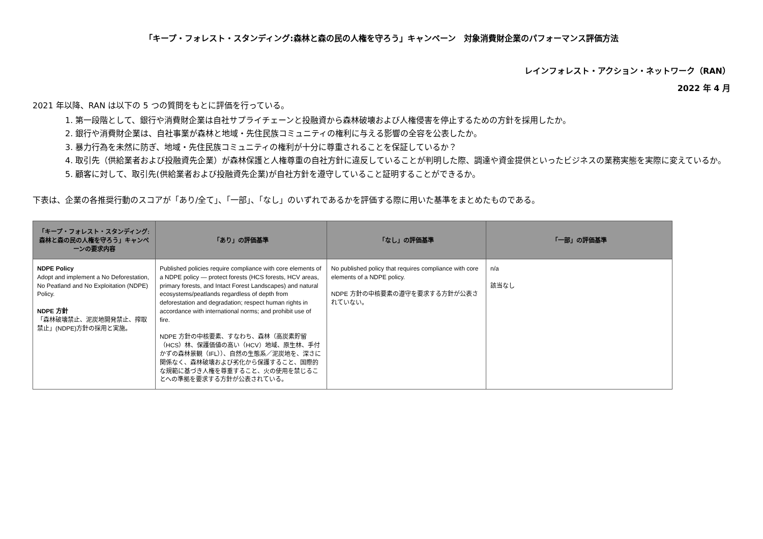「キープ・フォレスト・スタンディング:森林と森の民の人権を守ろう」キャンペーン　対象消費財企業のパフォーマンス評価方法
レインフォレスト・アクション・ネットワーク（RAN）
2022 年 4 月
2021 年以降、RAN は以下の 5 つの質問をもとに評価を行っている。
1. 第一段階として、銀行や消費財企業は自社サプライチェーンと投融資から森林破壊および人権侵害を停止するための方針を採用したか。
2. 銀行や消費財企業は、自社事業が森林と地域・先住民族コミュニティの権利に与える影響の全容を公表したか。
3. 暴力行為を未然に防ぎ、地域・先住民族コミュニティの権利が十分に尊重されることを保証しているか？
4. 取引先（供給業者および投融資先企業）が森林保護と人権尊重の自社方針に違反していることが判明した際、調達や資金提供といったビジネスの業務実態を実際に変えているか。
5. 顧客に対して、取引先(供給業者および投融資先企業)が自社方針を遵守していること証明することができるか。
下表は、企業の各推奨行動のスコアが「あり/全て」、「一部」、「なし」のいずれであるかを評価する際に用いた基準をまとめたものである。
| 「キープ・フォレスト・スタンディング:森林と森の民の人権を守ろう」キャンペーンの要求内容 | 「あり」の評価基準 | 「なし」の評価基準 | 「一部」の評価基準 |
| --- | --- | --- | --- |
| NDPE Policy Adopt and implement a No Deforestation, No Peatland and No Exploitation (NDPE) Policy. NDPE 方針 「森林破壊禁止、泥炭地開発禁止、搾取禁止」(NDPE)方針の採用と実施。 | Published policies require compliance with core elements of a NDPE policy — protect forests (HCS forests, HCV areas, primary forests, and Intact Forest Landscapes) and natural ecosystems/peatlands regardless of depth from deforestation and degradation; respect human rights in accordance with international norms; and prohibit use of fire. NDPE 方針の中核要素、すなわち、森林（高炭素貯留（HCS）林、保護価値の高い（HCV）地域、原生林、手付かずの森林景観（IFL））、自然の生態系／泥炭地を、深さに関係なく、森林破壊および劣化から保護すること、国際的な規範に基づき人権を尊重すること、火の使用を禁じることへの準拠を要求する方針が公表されている。 | No published policy that requires compliance with core elements of a NDPE policy. NDPE 方針の中核要素の遵守を要求する方針が公表されていない。 | n/a 該当なし |